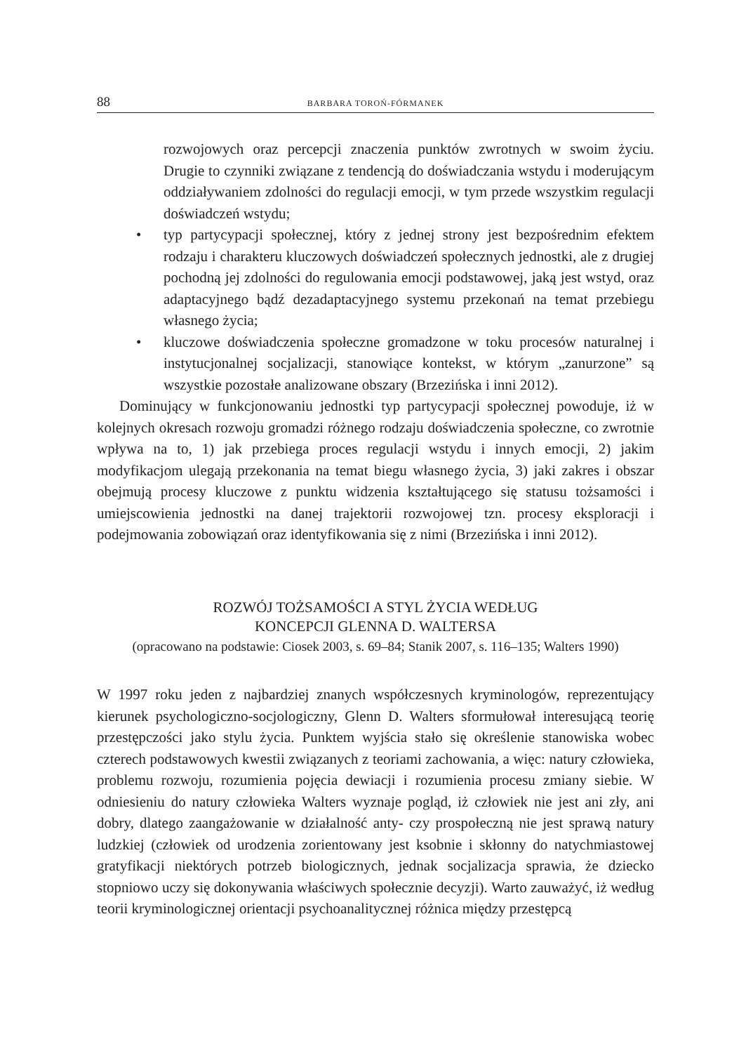88 BARBARA TOROŃ-FÓRMANEK
rozwojowych oraz percepcji znaczenia punktów zwrotnych w swoim życiu. Drugie to czynniki związane z tendencją do doświadczania wstydu i moderującym oddziaływaniem zdolności do regulacji emocji, w tym przede wszystkim regulacji doświadczeń wstydu;
• typ partycypacji społecznej, który z jednej strony jest bezpośrednim efektem rodzaju i charakteru kluczowych doświadczeń społecznych jednostki, ale z drugiej pochodną jej zdolności do regulowania emocji podstawowej, jaką jest wstyd, oraz adaptacyjnego bądź dezadaptacyjnego systemu przekonań na temat przebiegu własnego życia;
• kluczowe doświadczenia społeczne gromadzone w toku procesów naturalnej i instytucjonalnej socjalizacji, stanowiące kontekst, w którym „zanurzone” są wszystkie pozostałe analizowane obszary (Brzezińska i inni 2012).
Dominujący w funkcjonowaniu jednostki typ partycypacji społecznej powoduje, iż w kolejnych okresach rozwoju gromadzi różnego rodzaju doświadczenia społeczne, co zwrotnie wpływa na to, 1) jak przebiega proces regulacji wstydu i innych emocji, 2) jakim modyfikacjom ulegają przekonania na temat biegu własnego życia, 3) jaki zakres i obszar obejmują procesy kluczowe z punktu widzenia kształtującego się statusu tożsamości i umiejscowienia jednostki na danej trajektorii rozwojowej tzn. procesy eksploracji i podejmowania zobowiązań oraz identyfikowania się z nimi (Brzezińska i inni 2012).
ROZWÓJ TOŻSAMOŚCI A STYL ŻYCIA WEDŁUG
KONCEPCJI GLENNA D. WALTERSA
(opracowano na podstawie: Ciosek 2003, s. 69–84; Stanik 2007, s. 116–135; Walters 1990)
W 1997 roku jeden z najbardziej znanych współczesnych kryminologów, reprezentujący kierunek psychologiczno-socjologiczny, Glenn D. Walters sformułował interesującą teorię przestępczości jako stylu życia. Punktem wyjścia stało się określenie stanowiska wobec czterech podstawowych kwestii związanych z teoriami zachowania, a więc: natury człowieka, problemu rozwoju, rozumienia pojęcia dewiacji i rozumienia procesu zmiany siebie. W odniesieniu do natury człowieka Walters wyznaje pogląd, iż człowiek nie jest ani zły, ani dobry, dlatego zaangażowanie w działalność anty- czy prospołeczną nie jest sprawą natury ludzkiej (człowiek od urodzenia zorientowany jest ksobnie i skłonny do natychmiastowej gratyfikacji niektórych potrzeb biologicznych, jednak socjalizacja sprawia, że dziecko stopniowo uczy się dokonywania właściwych społecznie decyzji). Warto zauważyć, iż według teorii kryminologicznej orientacji psychoanalitycznej różnica między przestępcą